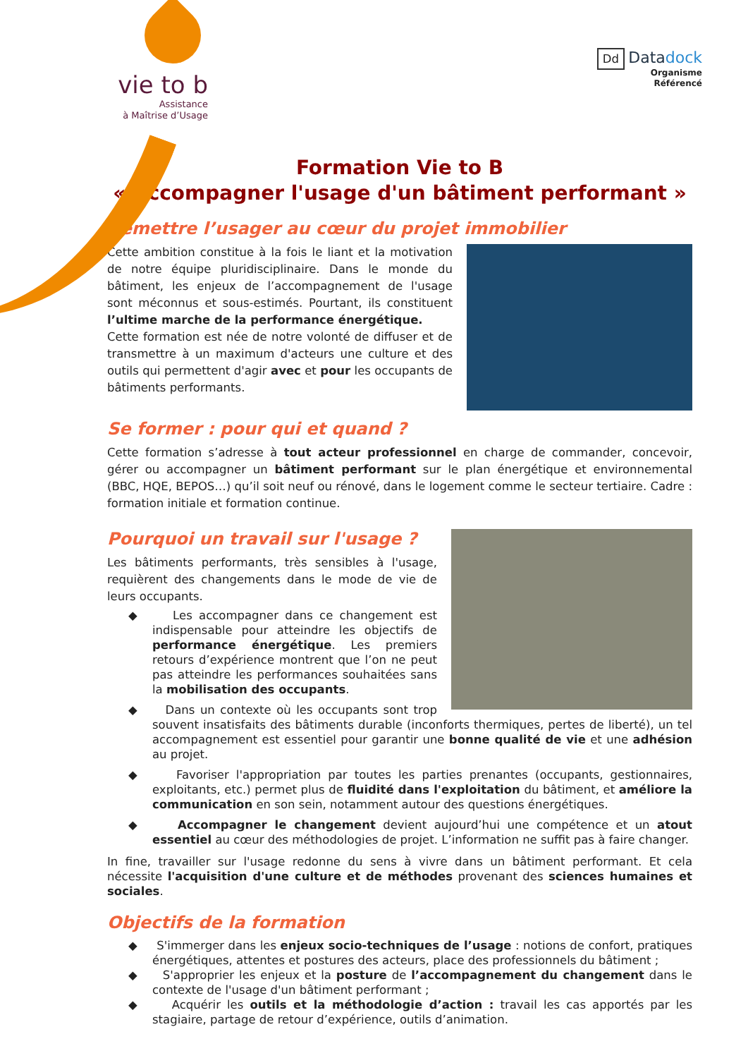vie to b
Assistance
à Maîtrise d’Usage
Dd Datadock
Organisme
Référencé
Formation Vie to B
« Accompagner l'usage d'un bâtiment performant »
Remettre l’usager au cœur du projet immobilier
Cette ambition constitue à la fois le liant et la motivation de notre équipe pluridisciplinaire. Dans le monde du bâtiment, les enjeux de l’accompagnement de l'usage sont méconnus et sous-estimés. Pourtant, ils constituent l’ultime marche de la performance énergétique.
Cette formation est née de notre volonté de diffuser et de transmettre à un maximum d'acteurs une culture et des outils qui permettent d'agir avec et pour les occupants de bâtiments performants.
Se former : pour qui et quand ?
Cette formation s’adresse à tout acteur professionnel en charge de commander, concevoir, gérer ou accompagner un bâtiment performant sur le plan énergétique et environnemental (BBC, HQE, BEPOS…) qu’il soit neuf ou rénové, dans le logement comme le secteur tertiaire. Cadre : formation initiale et formation continue.
Pourquoi un travail sur l'usage ?
Les bâtiments performants, très sensibles à l'usage, requièrent des changements dans le mode de vie de leurs occupants.
◆ Les accompagner dans ce changement est indispensable pour atteindre les objectifs de performance énergétique. Les premiers retours d’expérience montrent que l’on ne peut pas atteindre les performances souhaitées sans la mobilisation des occupants.
◆ Dans un contexte où les occupants sont trop souvent insatisfaits des bâtiments durable (inconforts thermiques, pertes de liberté), un tel accompagnement est essentiel pour garantir une bonne qualité de vie et une adhésion au projet.
◆ Favoriser l'appropriation par toutes les parties prenantes (occupants, gestionnaires, exploitants, etc.) permet plus de fluidité dans l'exploitation du bâtiment, et améliore la communication en son sein, notamment autour des questions énergétiques.
◆ Accompagner le changement devient aujourd’hui une compétence et un atout essentiel au cœur des méthodologies de projet. L’information ne suffit pas à faire changer.
In fine, travailler sur l'usage redonne du sens à vivre dans un bâtiment performant. Et cela nécessite l'acquisition d'une culture et de méthodes provenant des sciences humaines et sociales.
Objectifs de la formation
◆ S'immerger dans les enjeux socio-techniques de l’usage : notions de confort, pratiques énergétiques, attentes et postures des acteurs, place des professionnels du bâtiment ;
◆ S'approprier les enjeux et la posture de l’accompagnement du changement dans le contexte de l'usage d'un bâtiment performant ;
◆ Acquérir les outils et la méthodologie d’action : travail les cas apportés par les stagiaire, partage de retour d’expérience, outils d’animation.